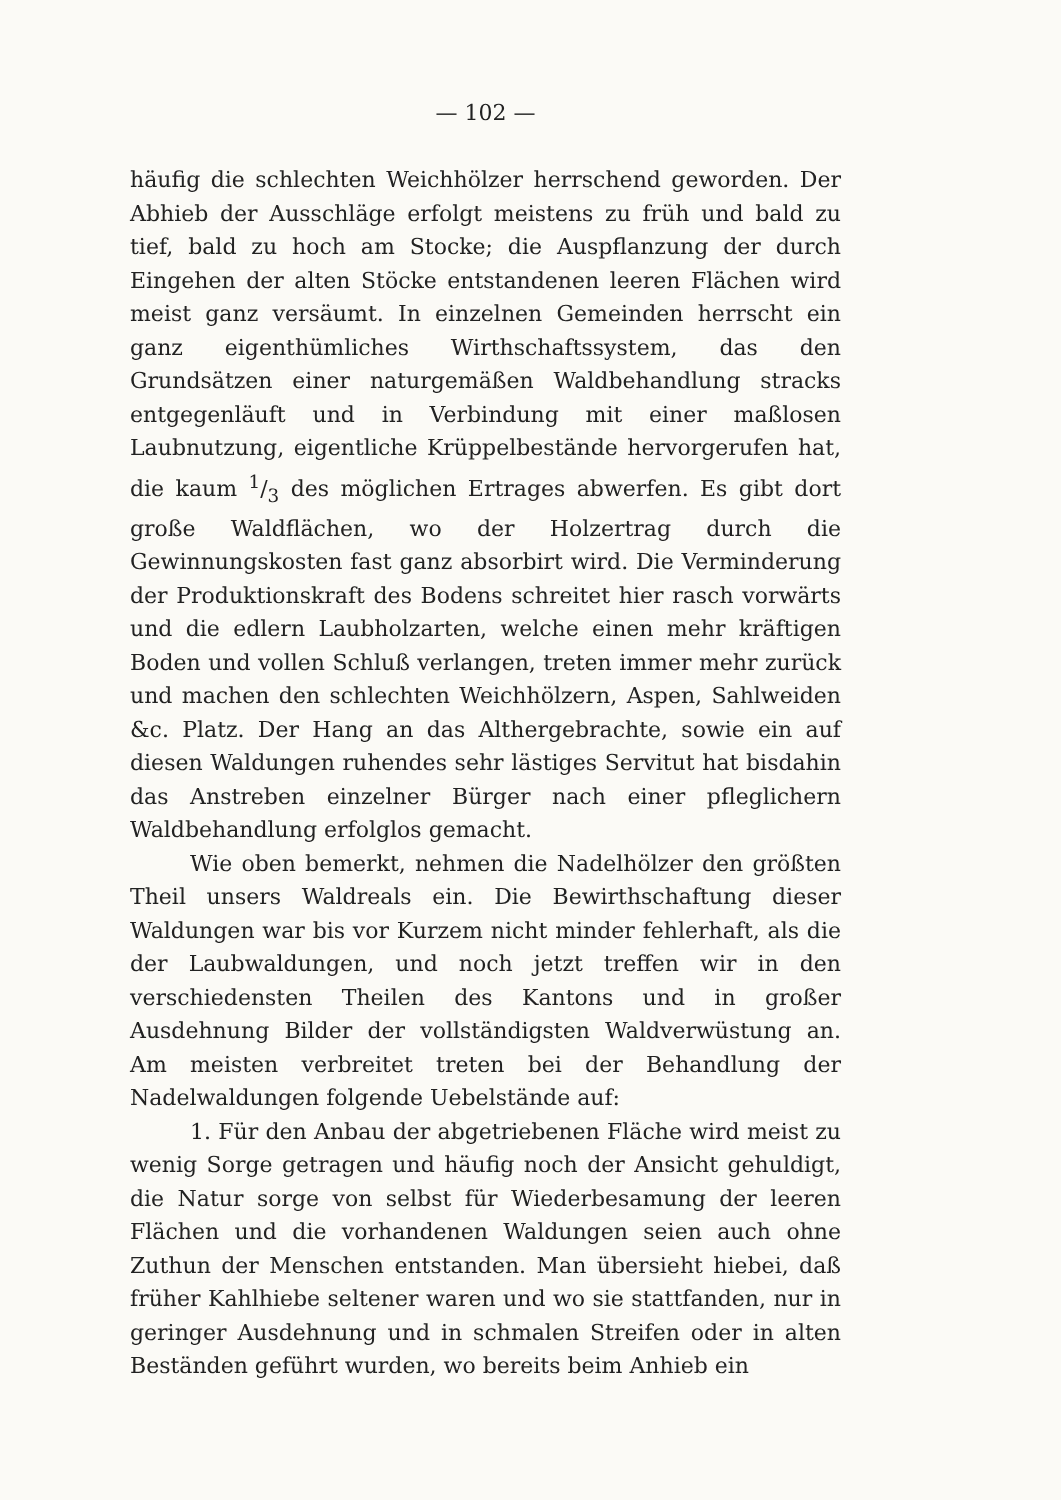— 102 —
häufig die schlechten Weichhölzer herrschend geworden. Der Abhieb der Ausschläge erfolgt meistens zu früh und bald zu tief, bald zu hoch am Stocke; die Auspflanzung der durch Eingehen der alten Stöcke entstandenen leeren Flächen wird meist ganz versäumt. In einzelnen Gemeinden herrscht ein ganz eigenthümliches Wirthschaftssystem, das den Grundsätzen einer naturgemäßen Waldbehandlung stracks entgegenläuft und in Verbindung mit einer maßlosen Laubnutzung, eigentliche Krüppelbestände hervorgerufen hat, die kaum 1/3 des möglichen Ertrages abwerfen. Es gibt dort große Waldflächen, wo der Holzertrag durch die Gewinnungskosten fast ganz absorbirt wird. Die Verminderung der Produktionskraft des Bodens schreitet hier rasch vorwärts und die edlern Laubholzarten, welche einen mehr kräftigen Boden und vollen Schluß verlangen, treten immer mehr zurück und machen den schlechten Weichhölzern, Aspen, Sahlweiden &c. Platz. Der Hang an das Althergebrachte, sowie ein auf diesen Waldungen ruhendes sehr lästiges Servitut hat bisdahin das Anstreben einzelner Bürger nach einer pfleglichern Waldbehandlung erfolglos gemacht.
Wie oben bemerkt, nehmen die Nadelhölzer den größten Theil unsers Waldreals ein. Die Bewirthschaftung dieser Waldungen war bis vor Kurzem nicht minder fehlerhaft, als die der Laubwaldungen, und noch jetzt treffen wir in den verschiedensten Theilen des Kantons und in großer Ausdehnung Bilder der vollständigsten Waldverwüstung an. Am meisten verbreitet treten bei der Behandlung der Nadelwaldungen folgende Uebelstände auf:
1. Für den Anbau der abgetriebenen Fläche wird meist zu wenig Sorge getragen und häufig noch der Ansicht gehuldigt, die Natur sorge von selbst für Wiederbesamung der leeren Flächen und die vorhandenen Waldungen seien auch ohne Zuthun der Menschen entstanden. Man übersieht hiebei, daß früher Kahlhiebe seltener waren und wo sie stattfanden, nur in geringer Ausdehnung und in schmalen Streifen oder in alten Beständen geführt wurden, wo bereits beim Anhieb ein